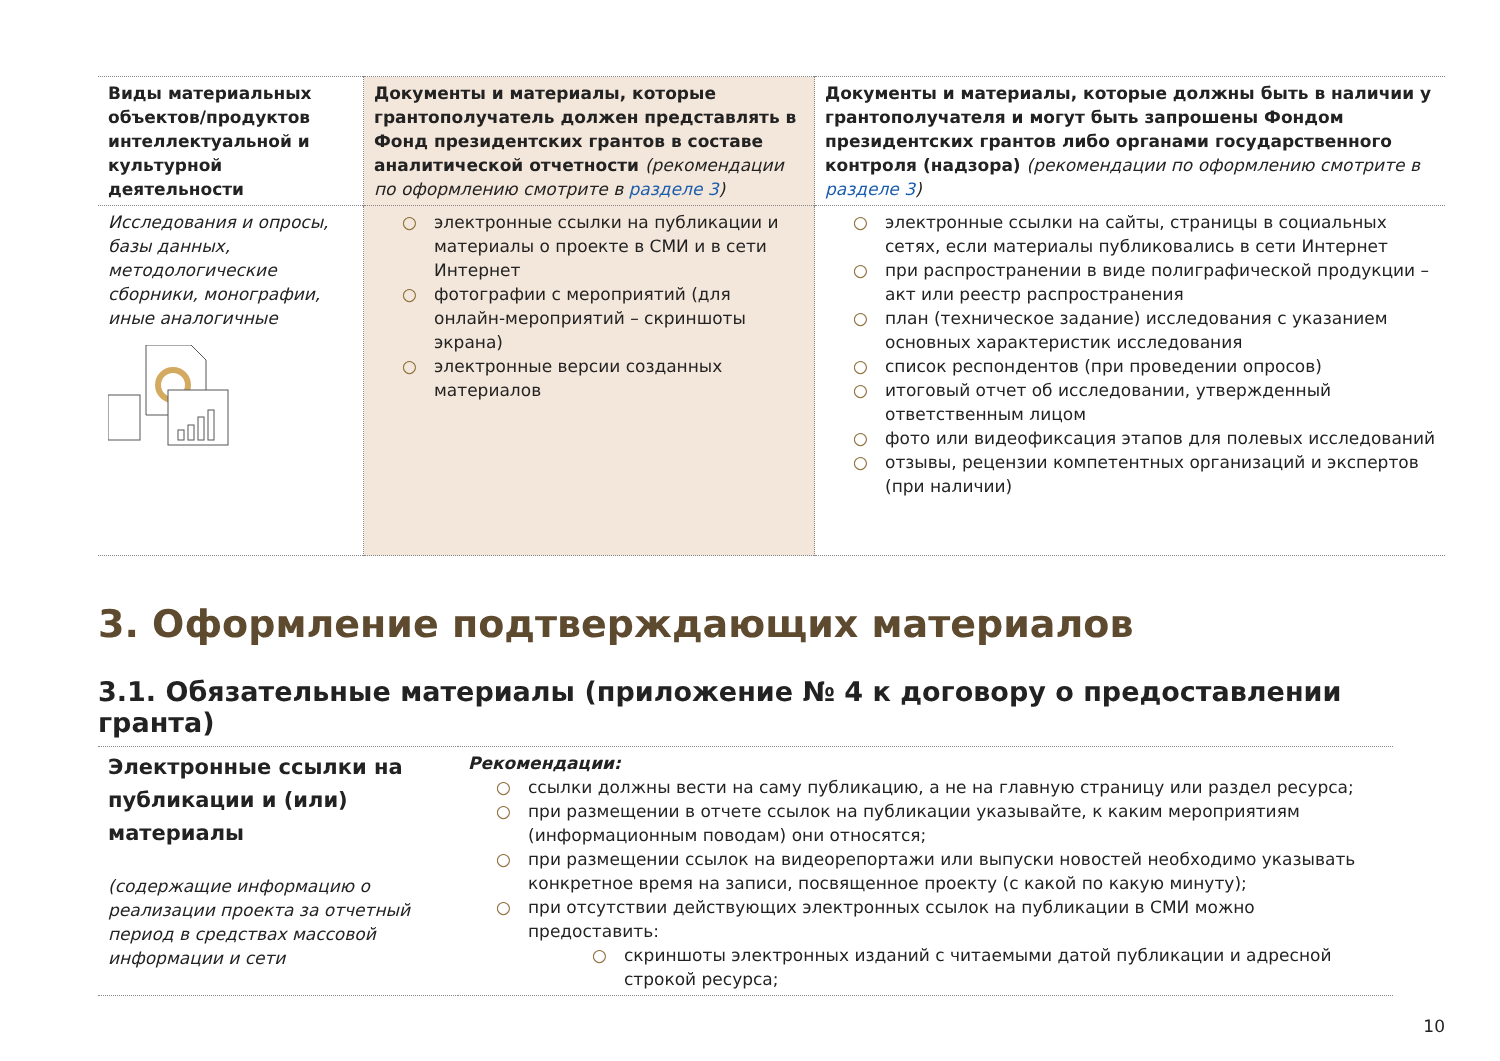| Виды материальных объектов/продуктов интеллектуальной и культурной деятельности | Документы и материалы, которые грантополучатель должен представлять в Фонд президентских грантов в составе аналитической отчетности (рекомендации по оформлению смотрите в разделе 3 ) | Документы и материалы, которые должны быть в наличии у грантополучателя и могут быть запрошены Фондом президентских грантов либо органами государственного контроля (надзора) (рекомендации по оформлению смотрите в разделе 3 ) |
| --- | --- | --- |
| Исследования и опросы, базы данных, методологические сборники, монографии, иные аналогичные | ○ электронные ссылки на публикации и материалы о проекте в СМИ и в сети Интернет ○ фотографии с мероприятий (для онлайн-мероприятий – скриншоты экрана) ○ электронные версии созданных материалов | ○ электронные ссылки на сайты, страницы в социальных сетях, если материалы публиковались в сети Интернет ○ при распространении в виде полиграфической продукции – акт или реестр распространения ○ план (техническое задание) исследования с указанием основных характеристик исследования ○ список респондентов (при проведении опросов) ○ итоговый отчет об исследовании, утвержденный ответственным лицом ○ фото или видеофиксация этапов для полевых исследований ○ отзывы, рецензии компетентных организаций и экспертов (при наличии) |
3. Оформление подтверждающих материалов
3.1. Обязательные материалы (приложение № 4 к договору о предоставлении гранта)
| Электронные ссылки на публикации и (или) материалы (содержащие информацию о реализации проекта за отчетный период в средствах массовой информации и сети | Рекомендации: ○ ссылки должны вести на саму публикацию, а не на главную страницу или раздел ресурса; ○ при размещении в отчете ссылок на публикации указывайте, к каким мероприятиям (информационным поводам) они относятся; ○ при размещении ссылок на видеорепортажи или выпуски новостей необходимо указывать конкретное время на записи, посвященное проекту (с какой по какую минуту); ○ при отсутствии действующих электронных ссылок на публикации в СМИ можно предоставить: ○ скриншоты электронных изданий с читаемыми датой публикации и адресной строкой ресурса; |
10